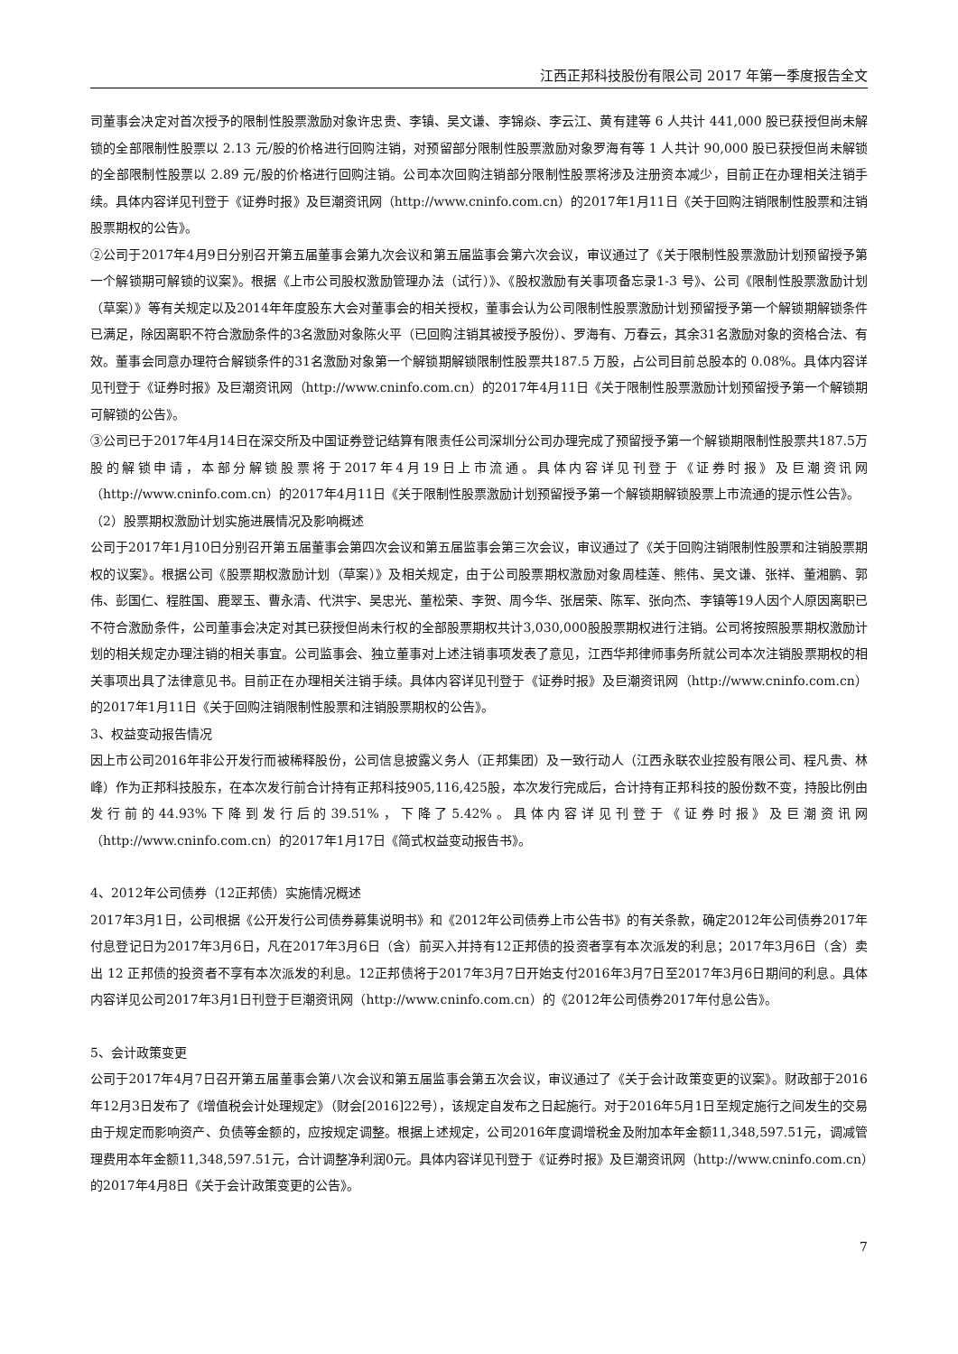江西正邦科技股份有限公司 2017 年第一季度报告全文
司董事会决定对首次授予的限制性股票激励对象许忠贵、李镇、吴文谦、李锦焱、李云江、黄有建等 6 人共计 441,000 股已获授但尚未解锁的全部限制性股票以 2.13 元/股的价格进行回购注销，对预留部分限制性股票激励对象罗海有等 1 人共计 90,000 股已获授但尚未解锁的全部限制性股票以 2.89 元/股的价格进行回购注销。公司本次回购注销部分限制性股票将涉及注册资本减少，目前正在办理相关注销手续。具体内容详见刊登于《证券时报》及巨潮资讯网（http://www.cninfo.com.cn）的2017年1月11日《关于回购注销限制性股票和注销股票期权的公告》。
②公司于2017年4月9日分别召开第五届董事会第九次会议和第五届监事会第六次会议，审议通过了《关于限制性股票激励计划预留授予第一个解锁期可解锁的议案》。根据《上市公司股权激励管理办法（试行）》、《股权激励有关事项备忘录1-3 号》、公司《限制性股票激励计划（草案）》等有关规定以及2014年年度股东大会对董事会的相关授权，董事会认为公司限制性股票激励计划预留授予第一个解锁期解锁条件已满足，除因离职不符合激励条件的3名激励对象陈火平（已回购注销其被授予股份）、罗海有、万春云，其余31名激励对象的资格合法、有效。董事会同意办理符合解锁条件的31名激励对象第一个解锁期解锁限制性股票共187.5 万股，占公司目前总股本的 0.08%。具体内容详见刊登于《证券时报》及巨潮资讯网（http://www.cninfo.com.cn）的2017年4月11日《关于限制性股票激励计划预留授予第一个解锁期可解锁的公告》。
③公司已于2017年4月14日在深交所及中国证券登记结算有限责任公司深圳分公司办理完成了预留授予第一个解锁期限制性股票共187.5万股的解锁申请，本部分解锁股票将于2017年4月19日上市流通。具体内容详见刊登于《证券时报》及巨潮资讯网（http://www.cninfo.com.cn）的2017年4月11日《关于限制性股票激励计划预留授予第一个解锁期解锁股票上市流通的提示性公告》。
（2）股票期权激励计划实施进展情况及影响概述
公司于2017年1月10日分别召开第五届董事会第四次会议和第五届监事会第三次会议，审议通过了《关于回购注销限制性股票和注销股票期权的议案》。根据公司《股票期权激励计划（草案）》及相关规定，由于公司股票期权激励对象周桂莲、熊伟、吴文谦、张祥、董湘鹏、郭伟、彭国仁、程胜国、鹿翠玉、曹永清、代洪宇、吴忠光、董松荣、李贺、周今华、张居荣、陈军、张向杰、李镇等19人因个人原因离职已不符合激励条件，公司董事会决定对其已获授但尚未行权的全部股票期权共计3,030,000股股票期权进行注销。公司将按照股票期权激励计划的相关规定办理注销的相关事宜。公司监事会、独立董事对上述注销事项发表了意见，江西华邦律师事务所就公司本次注销股票期权的相关事项出具了法律意见书。目前正在办理相关注销手续。具体内容详见刊登于《证券时报》及巨潮资讯网（http://www.cninfo.com.cn）的2017年1月11日《关于回购注销限制性股票和注销股票期权的公告》。
3、权益变动报告情况
因上市公司2016年非公开发行而被稀释股份，公司信息披露义务人（正邦集团）及一致行动人（江西永联农业控股有限公司、程凡贵、林峰）作为正邦科技股东，在本次发行前合计持有正邦科技905,116,425股，本次发行完成后，合计持有正邦科技的股份数不变，持股比例由发行前的44.93%下降到发行后的39.51%，下降了5.42%。具体内容详见刊登于《证券时报》及巨潮资讯网（http://www.cninfo.com.cn）的2017年1月17日《简式权益变动报告书》。
4、2012年公司债券（12正邦债）实施情况概述
2017年3月1日，公司根据《公开发行公司债券募集说明书》和《2012年公司债券上市公告书》的有关条款，确定2012年公司债券2017年付息登记日为2017年3月6日，凡在2017年3月6日（含）前买入并持有12正邦债的投资者享有本次派发的利息；2017年3月6日（含）卖出 12 正邦债的投资者不享有本次派发的利息。12正邦债将于2017年3月7日开始支付2016年3月7日至2017年3月6日期间的利息。具体内容详见公司2017年3月1日刊登于巨潮资讯网（http://www.cninfo.com.cn）的《2012年公司债券2017年付息公告》。
5、会计政策变更
公司于2017年4月7日召开第五届董事会第八次会议和第五届监事会第五次会议，审议通过了《关于会计政策变更的议案》。财政部于2016年12月3日发布了《增值税会计处理规定》（财会[2016]22号），该规定自发布之日起施行。对于2016年5月1日至规定施行之间发生的交易由于规定而影响资产、负债等金额的，应按规定调整。根据上述规定，公司2016年度调增税金及附加本年金额11,348,597.51元，调减管理费用本年金额11,348,597.51元，合计调整净利润0元。具体内容详见刊登于《证券时报》及巨潮资讯网（http://www.cninfo.com.cn）的2017年4月8日《关于会计政策变更的公告》。
7